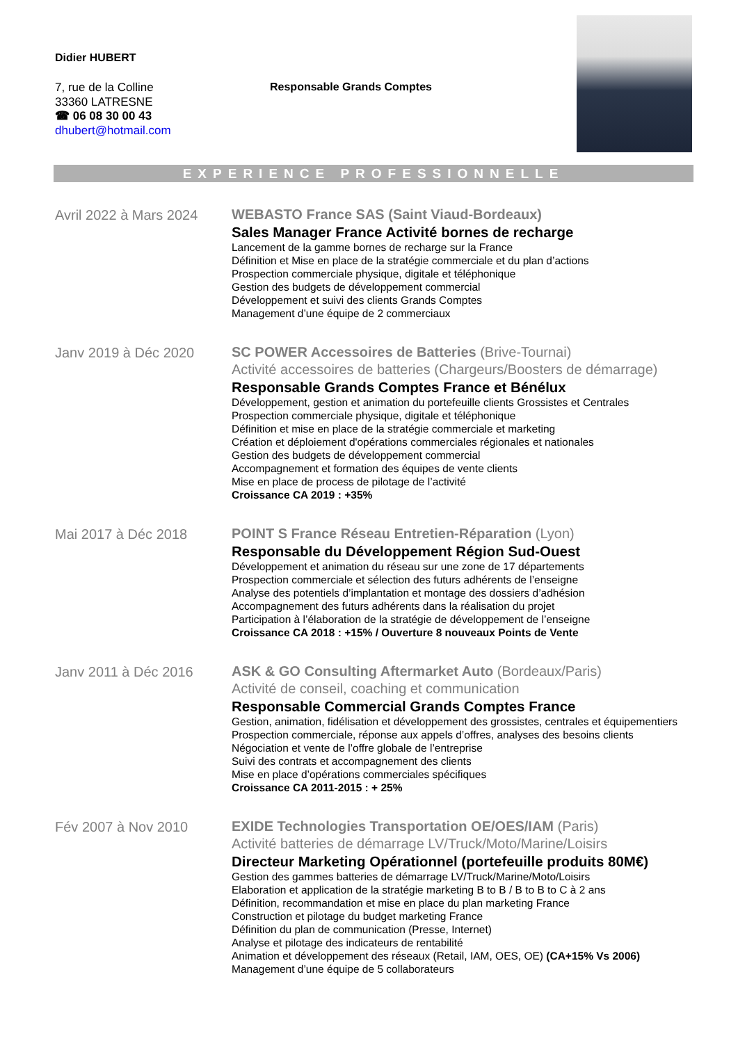Didier HUBERT
7, rue de la Colline
33360 LATRESNE
☎ 06 08 30 00 43
dhubert@hotmail.com
Responsable Grands Comptes
EXPERIENCE PROFESSIONNELLE
Avril 2022 à Mars 2024
WEBASTO France SAS (Saint Viaud-Bordeaux)
Sales Manager France Activité bornes de recharge
Lancement de la gamme bornes de recharge sur la France
Définition et Mise en place de la stratégie commerciale et du plan d’actions
Prospection commerciale physique, digitale et téléphonique
Gestion des budgets de développement commercial
Développement et suivi des clients Grands Comptes
Management d’une équipe de 2 commerciaux
Janv 2019 à Déc 2020
SC POWER Accessoires de Batteries (Brive-Tournai)
Activité accessoires de batteries (Chargeurs/Boosters de démarrage)
Responsable Grands Comptes France et Bénélux
Développement, gestion et animation du portefeuille clients Grossistes et Centrales
Prospection commerciale physique, digitale et téléphonique
Définition et mise en place de la stratégie commerciale et marketing
Création et déploiement d'opérations commerciales régionales et nationales
Gestion des budgets de développement commercial
Accompagnement et formation des équipes de vente clients
Mise en place de process de pilotage de l’activité
Croissance CA 2019 : +35%
Mai 2017 à Déc 2018
POINT S France Réseau Entretien-Réparation (Lyon)
Responsable du Développement Région Sud-Ouest
Développement et animation du réseau sur une zone de 17 départements
Prospection commerciale et sélection des futurs adhérents de l’enseigne
Analyse des potentiels d’implantation et montage des dossiers d’adhésion
Accompagnement des futurs adhérents dans la réalisation du projet
Participation à l’élaboration de la stratégie de développement de l’enseigne
Croissance CA 2018 : +15% / Ouverture 8 nouveaux Points de Vente
Janv 2011 à Déc 2016
ASK & GO Consulting Aftermarket Auto (Bordeaux/Paris)
Activité de conseil, coaching et communication
Responsable Commercial Grands Comptes France
Gestion, animation, fidélisation et développement des grossistes, centrales et équipementiers
Prospection commerciale, réponse aux appels d’offres, analyses des besoins clients
Négociation et vente de l’offre globale de l’entreprise
Suivi des contrats et accompagnement des clients
Mise en place d’opérations commerciales spécifiques
Croissance CA 2011-2015 : + 25%
Fév 2007 à Nov 2010
EXIDE Technologies Transportation OE/OES/IAM (Paris)
Activité batteries de démarrage LV/Truck/Moto/Marine/Loisirs
Directeur Marketing Opérationnel (portefeuille produits 80M€)
Gestion des gammes batteries de démarrage LV/Truck/Marine/Moto/Loisirs
Elaboration et application de la stratégie marketing B to B / B to B to C à 2 ans
Définition, recommandation et mise en place du plan marketing France
Construction et pilotage du budget marketing France
Définition du plan de communication (Presse, Internet)
Analyse et pilotage des indicateurs de rentabilité
Animation et développement des réseaux (Retail, IAM, OES, OE) (CA+15% Vs 2006)
Management d’une équipe de 5 collaborateurs